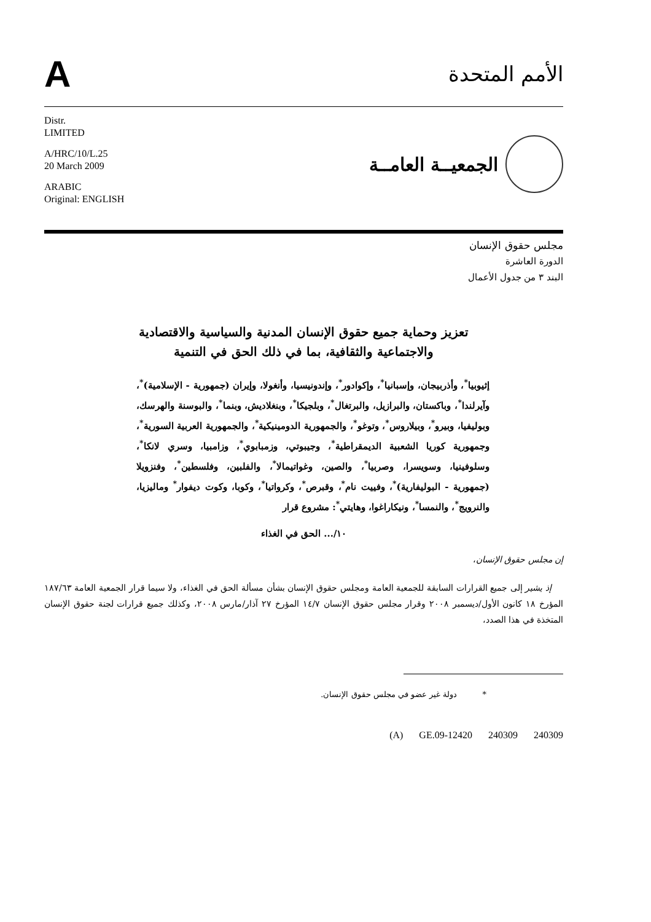A
الأمم المتحدة
Distr.
LIMITED
A/HRC/10/L.25
20 March 2009
ARABIC
Original: ENGLISH
الجمعيــة العامــة
مجلس حقوق الإنسان
الدورة العاشرة
البند ٣ من جدول الأعمال
تعزيز وحماية جميع حقوق الإنسان المدنية والسياسية والاقتصادية والاجتماعية والثقافية، بما في ذلك الحق في التنمية
إثيوبيا<sup>*</sup>، وأذربيجان، وإسبانيا<sup>*</sup>، وإكوادور<sup>*</sup>، وإندونيسيا، وأنغولا، وإيران (جمهورية - الإسلامية)<sup>*</sup>، وآيرلندا<sup>*</sup>، وباكستان، والبرازيل، والبرتغال<sup>*</sup>، وبلجيكا<sup>*</sup>، وبنغلاديش، وبنما<sup>*</sup>، والبوسنة والهرسك، وبوليفيا، وبيرو<sup>*</sup>، وبيلاروس<sup>*</sup>، وتوغو<sup>*</sup>، والجمهورية الدومينيكية<sup>*</sup>، والجمهورية العربية السورية<sup>*</sup>، وجمهورية كوريا الشعبية الديمقراطية<sup>*</sup>، وجيبوتي، وزمبابوي<sup>*</sup>، وزامبيا، وسري لانكا<sup>*</sup>، وسلوفينيا، وسويسرا، وصربيا<sup>*</sup>، والصين، وغواتيمالا<sup>*</sup>، والفلبين، وفلسطين<sup>*</sup>، وفنزويلا (جمهورية - البوليفارية)<sup>*</sup>، وفييت نام<sup>*</sup>، وقبرص<sup>*</sup>، وكرواتيا<sup>*</sup>، وكوبا، وكوت ديفوار<sup>*</sup> وماليزيا، والنرويج<sup>*</sup>، والنمسا<sup>*</sup>، ونيكاراغوا، وهايتي<sup>*</sup>: مشروع قرار
١٠/... الحق في الغذاء
إن مجلس حقوق الإنسان،
إذ يشير إلى جميع القرارات السابقة للجمعية العامة ومجلس حقوق الإنسان بشأن مسألة الحق في الغذاء، ولا سيما قرار الجمعية العامة ١٨٧/٦٣ المؤرخ ١٨ كانون الأول/ديسمبر ٢٠٠٨ وقرار مجلس حقوق الإنسان ١٤/٧ المؤرخ ٢٧ آذار/مارس ٢٠٠٨، وكذلك جميع قرارات لجنة حقوق الإنسان المتخذة في هذا الصدد،
* دولة غير عضو في مجلس حقوق الإنسان.
(A) GE.09-12420 240309 240309